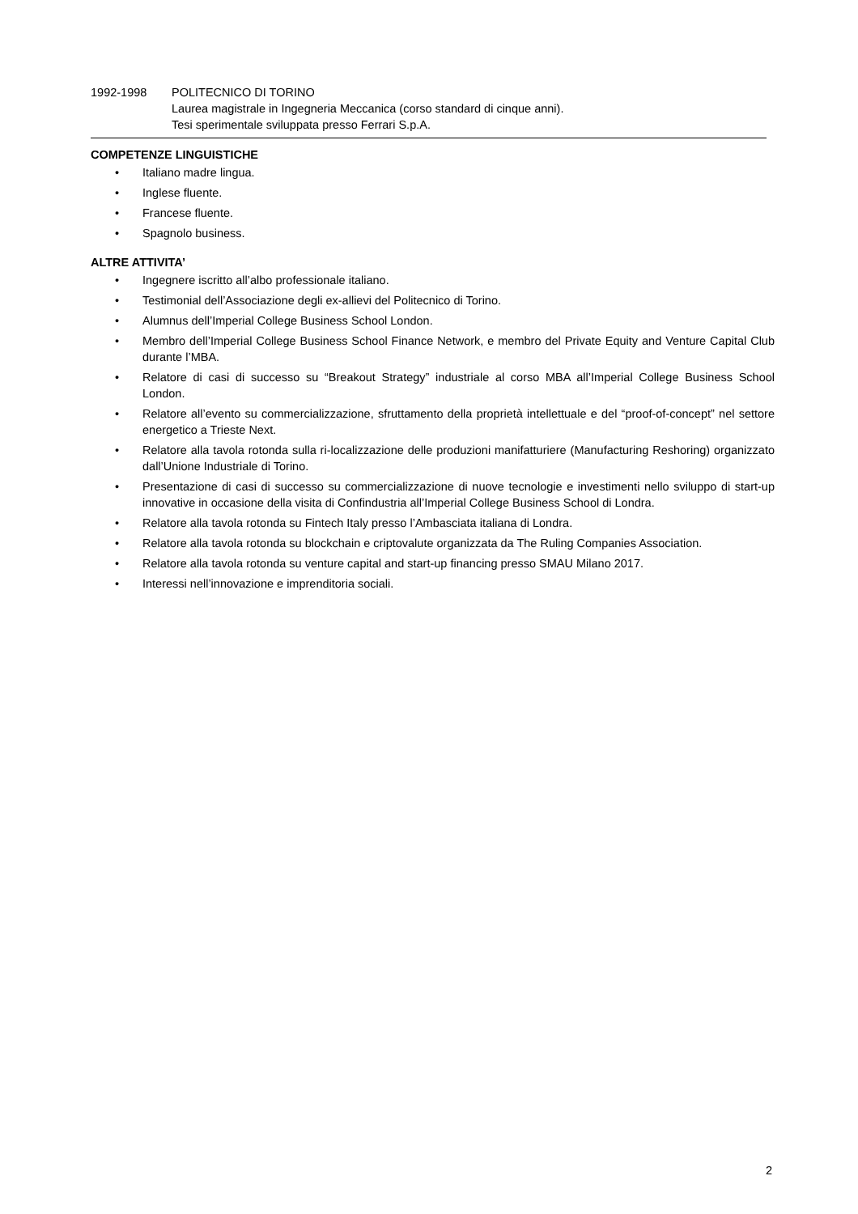1992-1998 POLITECNICO DI TORINO
Laurea magistrale in Ingegneria Meccanica (corso standard di cinque anni).
Tesi sperimentale sviluppata presso Ferrari S.p.A.
COMPETENZE LINGUISTICHE
• Italiano madre lingua.
• Inglese fluente.
• Francese fluente.
• Spagnolo business.
ALTRE ATTIVITA’
• Ingegnere iscritto all’albo professionale italiano.
• Testimonial dell’Associazione degli ex-allievi del Politecnico di Torino.
• Alumnus dell’Imperial College Business School London.
• Membro dell’Imperial College Business School Finance Network, e membro del Private Equity and Venture Capital Club durante l’MBA.
• Relatore di casi di successo su “Breakout Strategy” industriale al corso MBA all’Imperial College Business School London.
• Relatore all’evento su commercializzazione, sfruttamento della proprietà intellettuale e del “proof-of-concept” nel settore energetico a Trieste Next.
• Relatore alla tavola rotonda sulla ri-localizzazione delle produzioni manifatturiere (Manufacturing Reshoring) organizzato dall’Unione Industriale di Torino.
• Presentazione di casi di successo su commercializzazione di nuove tecnologie e investimenti nello sviluppo di start-up innovative in occasione della visita di Confindustria all’Imperial College Business School di Londra.
• Relatore alla tavola rotonda su Fintech Italy presso l’Ambasciata italiana di Londra.
• Relatore alla tavola rotonda su blockchain e criptovalute organizzata da The Ruling Companies Association.
• Relatore alla tavola rotonda su venture capital and start-up financing presso SMAU Milano 2017.
• Interessi nell’innovazione e imprenditoria sociali.
2